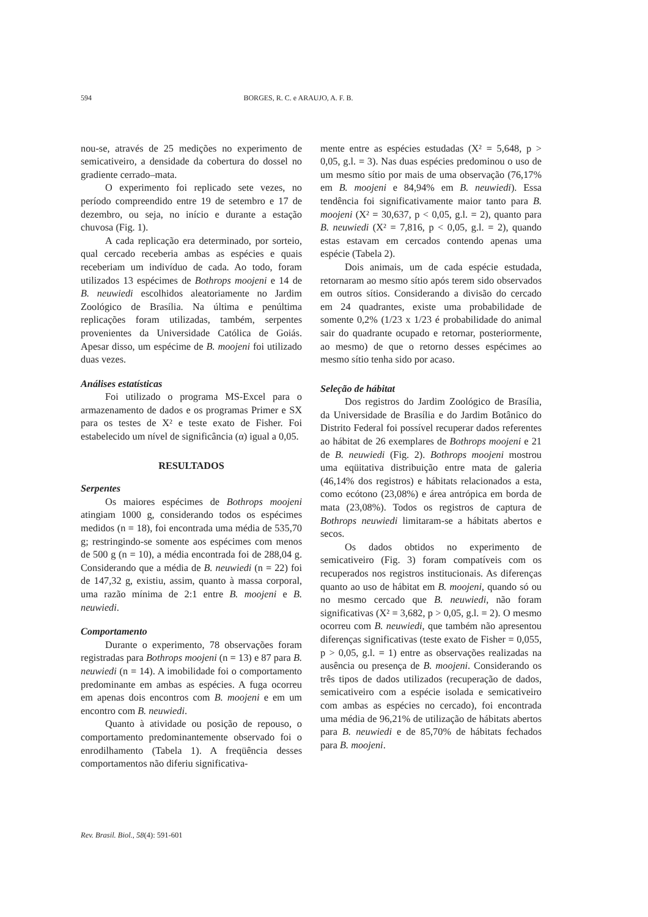594 BORGES, R. C. e ARAUJO, A. F. B.
nou-se, através de 25 medições no experimento de semicativeiro, a densidade da cobertura do dossel no gradiente cerrado–mata.
O experimento foi replicado sete vezes, no período compreendido entre 19 de setembro e 17 de dezembro, ou seja, no início e durante a estação chuvosa (Fig. 1).
A cada replicação era determinado, por sorteio, qual cercado receberia ambas as espécies e quais receberiam um indivíduo de cada. Ao todo, foram utilizados 13 espécimes de Bothrops moojeni e 14 de B. neuwiedi escolhidos aleatoriamente no Jardim Zoológico de Brasília. Na última e penúltima replicações foram utilizadas, também, serpentes provenientes da Universidade Católica de Goiás. Apesar disso, um espécime de B. moojeni foi utilizado duas vezes.
Análises estatísticas
Foi utilizado o programa MS-Excel para o armazenamento de dados e os programas Primer e SX para os testes de X² e teste exato de Fisher. Foi estabelecido um nível de significância (α) igual a 0,05.
RESULTADOS
Serpentes
Os maiores espécimes de Bothrops moojeni atingiam 1000 g, considerando todos os espécimes medidos (n = 18), foi encontrada uma média de 535,70 g; restringindo-se somente aos espécimes com menos de 500 g (n = 10), a média encontrada foi de 288,04 g. Considerando que a média de B. neuwiedi (n = 22) foi de 147,32 g, existiu, assim, quanto à massa corporal, uma razão mínima de 2:1 entre B. moojeni e B. neuwiedi.
Comportamento
Durante o experimento, 78 observações foram registradas para Bothrops moojeni (n = 13) e 87 para B. neuwiedi (n = 14). A imobilidade foi o comportamento predominante em ambas as espécies. A fuga ocorreu em apenas dois encontros com B. moojeni e em um encontro com B. neuwiedi.
Quanto à atividade ou posição de repouso, o comportamento predominantemente observado foi o enrodilhamento (Tabela 1). A freqüência desses comportamentos não diferiu significativa-
mente entre as espécies estudadas (X² = 5,648, p > 0,05, g.l. = 3). Nas duas espécies predominou o uso de um mesmo sítio por mais de uma observação (76,17% em B. moojeni e 84,94% em B. neuwiedi). Essa tendência foi significativamente maior tanto para B. moojeni (X² = 30,637, p < 0,05, g.l. = 2), quanto para B. neuwiedi (X² = 7,816, p < 0,05, g.l. = 2), quando estas estavam em cercados contendo apenas uma espécie (Tabela 2).
Dois animais, um de cada espécie estudada, retornaram ao mesmo sítio após terem sido observados em outros sítios. Considerando a divisão do cercado em 24 quadrantes, existe uma probabilidade de somente 0,2% (1/23 x 1/23 é probabilidade do animal sair do quadrante ocupado e retornar, posteriormente, ao mesmo) de que o retorno desses espécimes ao mesmo sítio tenha sido por acaso.
Seleção de hábitat
Dos registros do Jardim Zoológico de Brasília, da Universidade de Brasília e do Jardim Botânico do Distrito Federal foi possível recuperar dados referentes ao hábitat de 26 exemplares de Bothrops moojeni e 21 de B. neuwiedi (Fig. 2). Bothrops moojeni mostrou uma eqüitativa distribuição entre mata de galeria (46,14% dos registros) e hábitats relacionados a esta, como ecótono (23,08%) e área antrópica em borda de mata (23,08%). Todos os registros de captura de Bothrops neuwiedi limitaram-se a hábitats abertos e secos.
Os dados obtidos no experimento de semicativeiro (Fig. 3) foram compatíveis com os recuperados nos registros institucionais. As diferenças quanto ao uso de hábitat em B. moojeni, quando só ou no mesmo cercado que B. neuwiedi, não foram significativas (X² = 3,682, p > 0,05, g.l. = 2). O mesmo ocorreu com B. neuwiedi, que também não apresentou diferenças significativas (teste exato de Fisher = 0,055, p > 0,05, g.l. = 1) entre as observações realizadas na ausência ou presença de B. moojeni. Considerando os três tipos de dados utilizados (recuperação de dados, semicativeiro com a espécie isolada e semicativeiro com ambas as espécies no cercado), foi encontrada uma média de 96,21% de utilização de hábitats abertos para B. neuwiedi e de 85,70% de hábitats fechados para B. moojeni.
Rev. Brasil. Biol., 58(4): 591-601